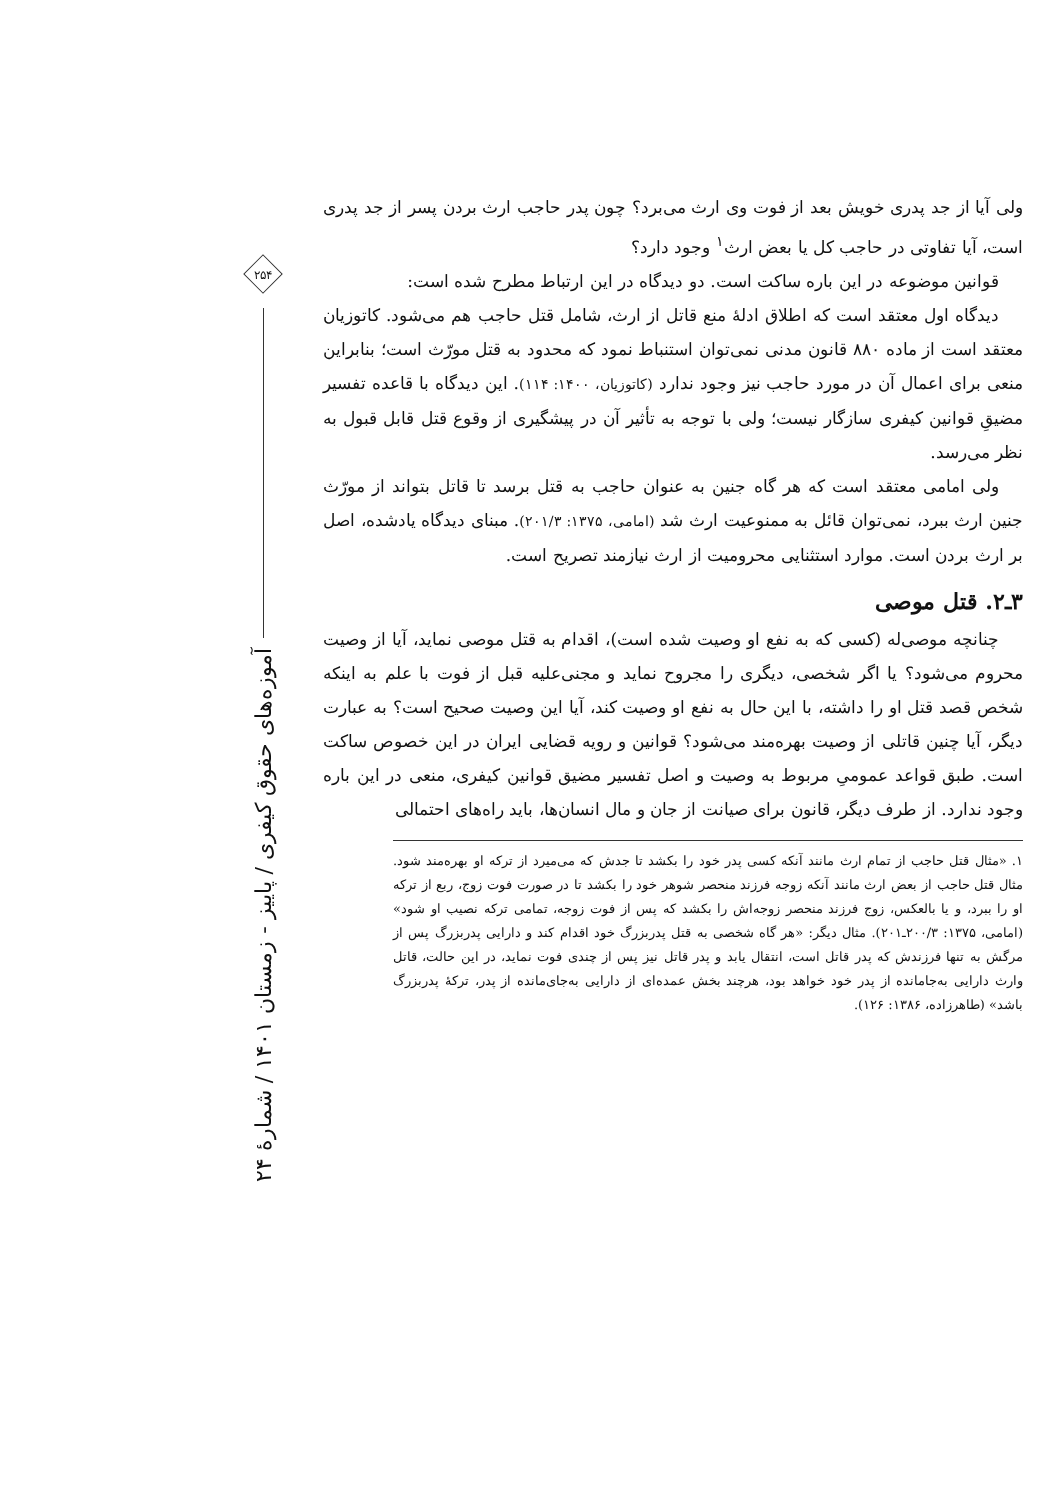ولی آیا از جد پدری خویش بعد از فوت وی ارث می‌برد؟ چون پدر حاجب ارث بردن پسر از جد پدری است، آیا تفاوتی در حاجب کل یا بعض ارث<sup>۱</sup> وجود دارد؟
قوانین موضوعه در این باره ساکت است. دو دیدگاه در این ارتباط مطرح شده است:
دیدگاه اول معتقد است که اطلاق ادلهٔ منع قاتل از ارث، شامل قتل حاجب هم می‌شود. کاتوزیان معتقد است از ماده ۸۸۰ قانون مدنی نمی‌توان استنباط نمود که محدود به قتل مورّث است؛ بنابراین منعی برای اعمال آن در مورد حاجب نیز وجود ندارد (کاتوزیان، ۱۴۰۰: ۱۱۴). این دیدگاه با قاعده تفسیر مضیقِ قوانین کیفری سازگار نیست؛ ولی با توجه به تأثیر آن در پیشگیری از وقوع قتل قابل قبول به نظر می‌رسد.
ولی امامی معتقد است که هر گاه جنین به عنوان حاجب به قتل برسد تا قاتل بتواند از مورّث جنین ارث ببرد، نمی‌توان قائل به ممنوعیت ارث شد (امامی، ۱۳۷۵: ۲۰۱/۳). مبنای دیدگاه یادشده، اصل بر ارث بردن است. موارد استثنایی محرومیت از ارث نیازمند تصریح است.
۳ـ۲. قتل موصی
چنانچه موصی‌له (کسی که به نفع او وصیت شده است)، اقدام به قتل موصی نماید، آیا از وصیت محروم می‌شود؟ یا اگر شخصی، دیگری را مجروح نماید و مجنی‌علیه قبل از فوت با علم به اینکه شخص قصد قتل او را داشته، با این حال به نفع او وصیت کند، آیا این وصیت صحیح است؟ به عبارت دیگر، آیا چنین قاتلی از وصیت بهره‌مند می‌شود؟ قوانین و رویه قضایی ایران در این خصوص ساکت است. طبق قواعد عمومیِ مربوط به وصیت و اصل تفسیر مضیق قوانین کیفری، منعی در این باره وجود ندارد. از طرف دیگر، قانون برای صیانت از جان و مال انسان‌ها، باید راه‌های احتمالی
۱. «مثال قتل حاجب از تمام ارث مانند آنکه کسی پدر خود را بکشد تا جدش که می‌میرد از ترکه او بهره‌مند شود. مثال قتل حاجب از بعض ارث مانند آنکه زوجه فرزند منحصر شوهر خود را بکشد تا در صورت فوت زوج، ربع از ترکه او را ببرد، و یا بالعکس، زوج فرزند منحصر زوجه‌اش را بکشد که پس از فوت زوجه، تمامی ترکه نصیب او شود» (امامی، ۱۳۷۵: ۲۰۰/۳ـ۲۰۱). مثال دیگر: «هر گاه شخصی به قتل پدربزرگ خود اقدام کند و دارایی پدربزرگ پس از مرگش به تنها فرزندش که پدر قاتل است، انتقال یابد و پدر قاتل نیز پس از چندی فوت نماید، در این حالت، قاتل وارث دارایی به‌جامانده از پدر خود خواهد بود، هرچند بخش عمده‌ای از دارایی به‌جای‌مانده از پدر، ترکهٔ پدربزرگ باشد» (طاهرزاده، ۱۳۸۶: ۱۲۶).
۲۵۴
آموزه‌های حقوق کیفری / پاییز - زمستان ۱۴۰۱ / شمارهٔ ۲۴